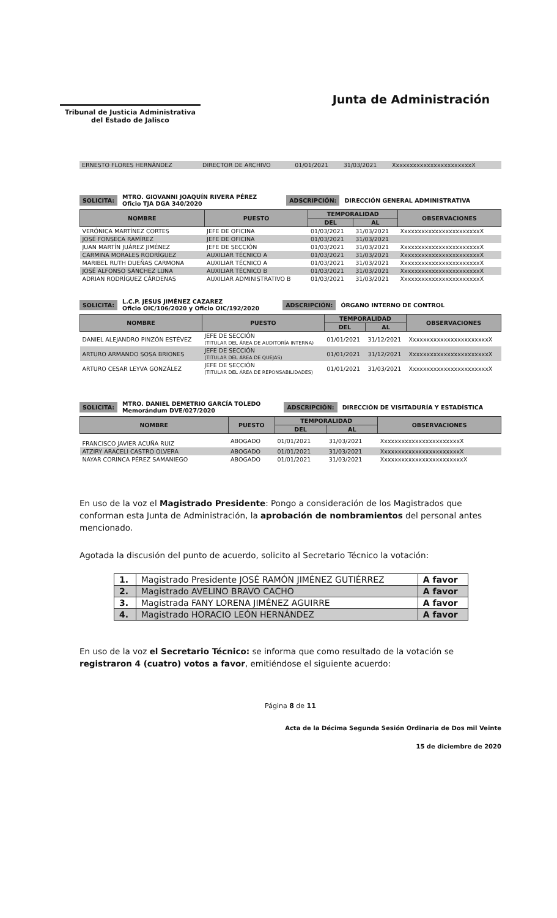Tribunal de Justicia Administrativa
del Estado de Jalisco
Junta de Administración
| ERNESTO FLORES HERNÁNDEZ | DIRECTOR DE ARCHIVO | 01/01/2021 | 31/03/2021 | XxxxxxxxxxxxxxxxxxxxxxxX |
SOLICITA: MTRO. GIOVANNI JOAQUÍN RIVERA PÉREZ
Oficio TJA DGA 340/2020 ADSCRIPCIÓN: DIRECCIÓN GENERAL ADMINISTRATIVA
| NOMBRE | PUESTO | TEMPORALIDAD | | OBSERVACIONES |
| --- | --- | --- | --- | --- |
| | | DEL | AL | |
| VERÓNICA MARTÍNEZ CORTES | JEFE DE OFICINA | 01/03/2021 | 31/03/2021 | XxxxxxxxxxxxxxxxxxxxxxxX |
| JOSÉ FONSECA RAMÍREZ | JEFE DE OFICINA | 01/03/2021 | 31/03/2021 | |
| JUAN MARTÍN JUÁREZ JIMÉNEZ | JEFE DE SECCIÓN | 01/03/2021 | 31/03/2021 | XxxxxxxxxxxxxxxxxxxxxxxX |
| CARMINA MORALES RODRÍGUEZ | AUXILIAR TÉCNICO A | 01/03/2021 | 31/03/2021 | XxxxxxxxxxxxxxxxxxxxxxxX |
| MARIBEL RUTH DUEÑAS CARMONA | AUXILIAR TÉCNICO A | 01/03/2021 | 31/03/2021 | XxxxxxxxxxxxxxxxxxxxxxxX |
| JOSÉ ALFONSO SÁNCHEZ LUNA | AUXILIAR TÉCNICO B | 01/03/2021 | 31/03/2021 | XxxxxxxxxxxxxxxxxxxxxxxX |
| ADRIAN RODRÍGUEZ CÁRDENAS | AUXILIAR ADMINISTRATIVO B | 01/03/2021 | 31/03/2021 | XxxxxxxxxxxxxxxxxxxxxxxX |
SOLICITA: L.C.P. JESUS JIMÉNEZ CAZAREZ
Oficio OIC/106/2020 y Oficio OIC/192/2020 ADSCRIPCIÓN: ÓRGANO INTERNO DE CONTROL
| NOMBRE | PUESTO | TEMPORALIDAD | | OBSERVACIONES |
| --- | --- | --- | --- | --- |
| | | DEL | AL | |
| DANIEL ALEJANDRO PINZÓN ESTÉVEZ | JEFE DE SECCIÓN (TITULAR DEL ÁREA DE AUDITORÍA INTERNA) | 01/01/2021 | 31/12/2021 | XxxxxxxxxxxxxxxxxxxxxxxX |
| ARTURO ARMANDO SOSA BRIONES | JEFE DE SECCIÓN (TITULAR DEL ÁREA DE QUEJAS) | 01/01/2021 | 31/12/2021 | XxxxxxxxxxxxxxxxxxxxxxxX |
| ARTURO CESAR LEYVA GONZÁLEZ | JEFE DE SECCIÓN (TITULAR DEL ÁREA DE REPONSABILIDADES) | 01/01/2021 | 31/03/2021 | XxxxxxxxxxxxxxxxxxxxxxxX |
SOLICITA: MTRO. DANIEL DEMETRIO GARCÍA TOLEDO
Memorándum DVE/027/2020 ADSCRIPCIÓN: DIRECCIÓN DE VISITADURÍA Y ESTADÍSTICA
| NOMBRE | PUESTO | TEMPORALIDAD | | OBSERVACIONES |
| --- | --- | --- | --- | --- |
| | | DEL | AL | |
| FRANCISCO JAVIER ACUÑA RUIZ | ABOGADO | 01/01/2021 | 31/03/2021 | XxxxxxxxxxxxxxxxxxxxxxxX |
| ATZIRY ARACELI CASTRO OLVERA | ABOGADO | 01/01/2021 | 31/03/2021 | XxxxxxxxxxxxxxxxxxxxxxxX |
| NAYAR CORINCA PÉREZ SAMANIEGO | ABOGADO | 01/01/2021 | 31/03/2021 | XxxxxxxxxxxxxxxxxxxxxxxxX |
En uso de la voz el Magistrado Presidente: Pongo a consideración de los Magistrados que conforman esta Junta de Administración, la aprobación de nombramientos del personal antes mencionado.
Agotada la discusión del punto de acuerdo, solicito al Secretario Técnico la votación:
| 1. | Magistrado Presidente JOSÉ RAMÓN JIMÉNEZ GUTIÉRREZ | A favor |
| 2. | Magistrado AVELINO BRAVO CACHO | A favor |
| 3. | Magistrada FANY LORENA JIMÉNEZ AGUIRRE | A favor |
| 4. | Magistrado HORACIO LEÓN HERNÁNDEZ | A favor |
En uso de la voz el Secretario Técnico: se informa que como resultado de la votación se registraron 4 (cuatro) votos a favor, emitiéndose el siguiente acuerdo:
Página 8 de 11
Acta de la Décima Segunda Sesión Ordinaria de Dos mil Veinte
15 de diciembre de 2020